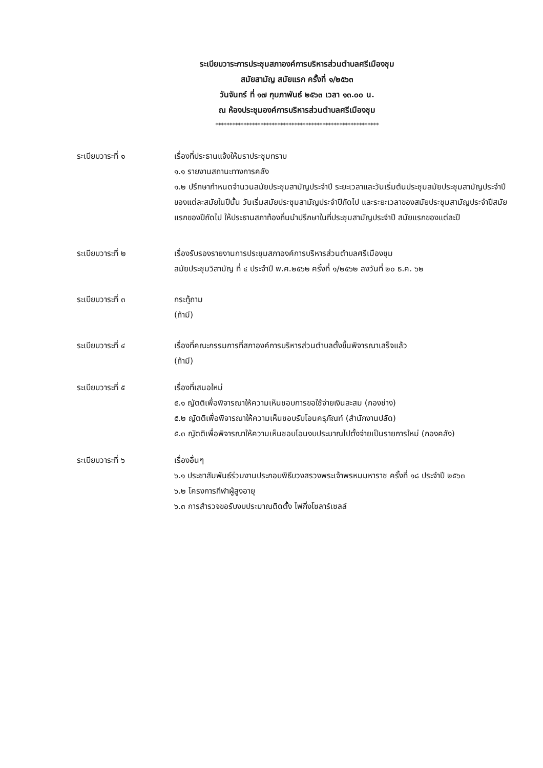ระเบียบวาระการประชุมสภาองค์การบริหารส่วนตำบลศรีเมืองชุม
สมัยสามัญ สมัยแรก ครั้งที่ ๑/๒๕๖๓
วันจันทร์ ที่ ๑๗ กุมภาพันธ์ ๒๕๖๓ เวลา ๑๓.๐๐ น.
ณ ห้องประชุมองค์การบริหารส่วนตำบลศรีเมืองชุม
**********************************************************
ระเบียบวาระที่ ๑ เรื่องที่ประธานแจ้งให้มราประชุมทราบ
๑.๑ รายงานสถานะทางการคลัง
๑.๒ ปรึกษากำหนดจำนวนสมัยประชุมสามัญประจำปี ระยะเวลาและวันเริ่มต้นประชุมสมัยประชุมสามัญประจำปีของแต่ละสมัยในปีนั้น วันเริ่มสมัยประชุมสามัญประจำปีถัดไป และระยะเวลาของสมัยประชุมสามัญประจำปีสมัยแรกของปีถัดไป ให้ประธานสภาท้องถิ่นนำปรึกษาในที่ประชุมสามัญประจำปี สมัยแรกของแต่ละปี
ระเบียบวาระที่ ๒ เรื่องรับรองรายงานการประชุมสภาองค์การบริหารส่วนตำบลศรีเมืองชุม
สมัยประชุมวิสามัญ ที่ ๔ ประจำปี พ.ศ.๒๕๖๒ ครั้งที่ ๑/๒๕๖๒ ลงวันที่ ๒๐ ธ.ค. ๖๒
ระเบียบวาระที่ ๓ กระทู้ถาม
(ถ้ามี)
ระเบียบวาระที่ ๔ เรื่องที่คณะกรรมการที่สภาองค์การบริหารส่วนตำบลตั้งขึ้นพิจารณาเสร็จแล้ว
(ถ้ามี)
ระเบียบวาระที่ ๕ เรื่องที่เสนอใหม่
๕.๑ ญัตติเพื่อพิจารณาให้ความเห็นชอบการขอใช้จ่ายเงินสะสม (กองช่าง)
๕.๒ ญัตติเพื่อพิจารณาให้ความเห็นชอบรับโอนครุภัณฑ์ (สำนักงานปลัด)
๕.๓ ญัตติเพื่อพิจารณาให้ความเห็นชอบโอนงบประมาณไปตั้งจ่ายเป็นรายการใหม่ (กองคลัง)
ระเบียบวาระที่ ๖ เรื่องอื่นๆ
๖.๑ ประชาสัมพันธ์ร่วมงานประกอบพิธีบวงสรวงพระเจ้าพรหมมหาราช ครั้งที่ ๑๘ ประจำปี ๒๕๖๓
๖.๒ โครงการกีฬาผู้สูงอายุ
๖.๓ การสำรวจขอรับงบประมาณติดตั้ง ไฟกิ่งโซลาร์เซลล์